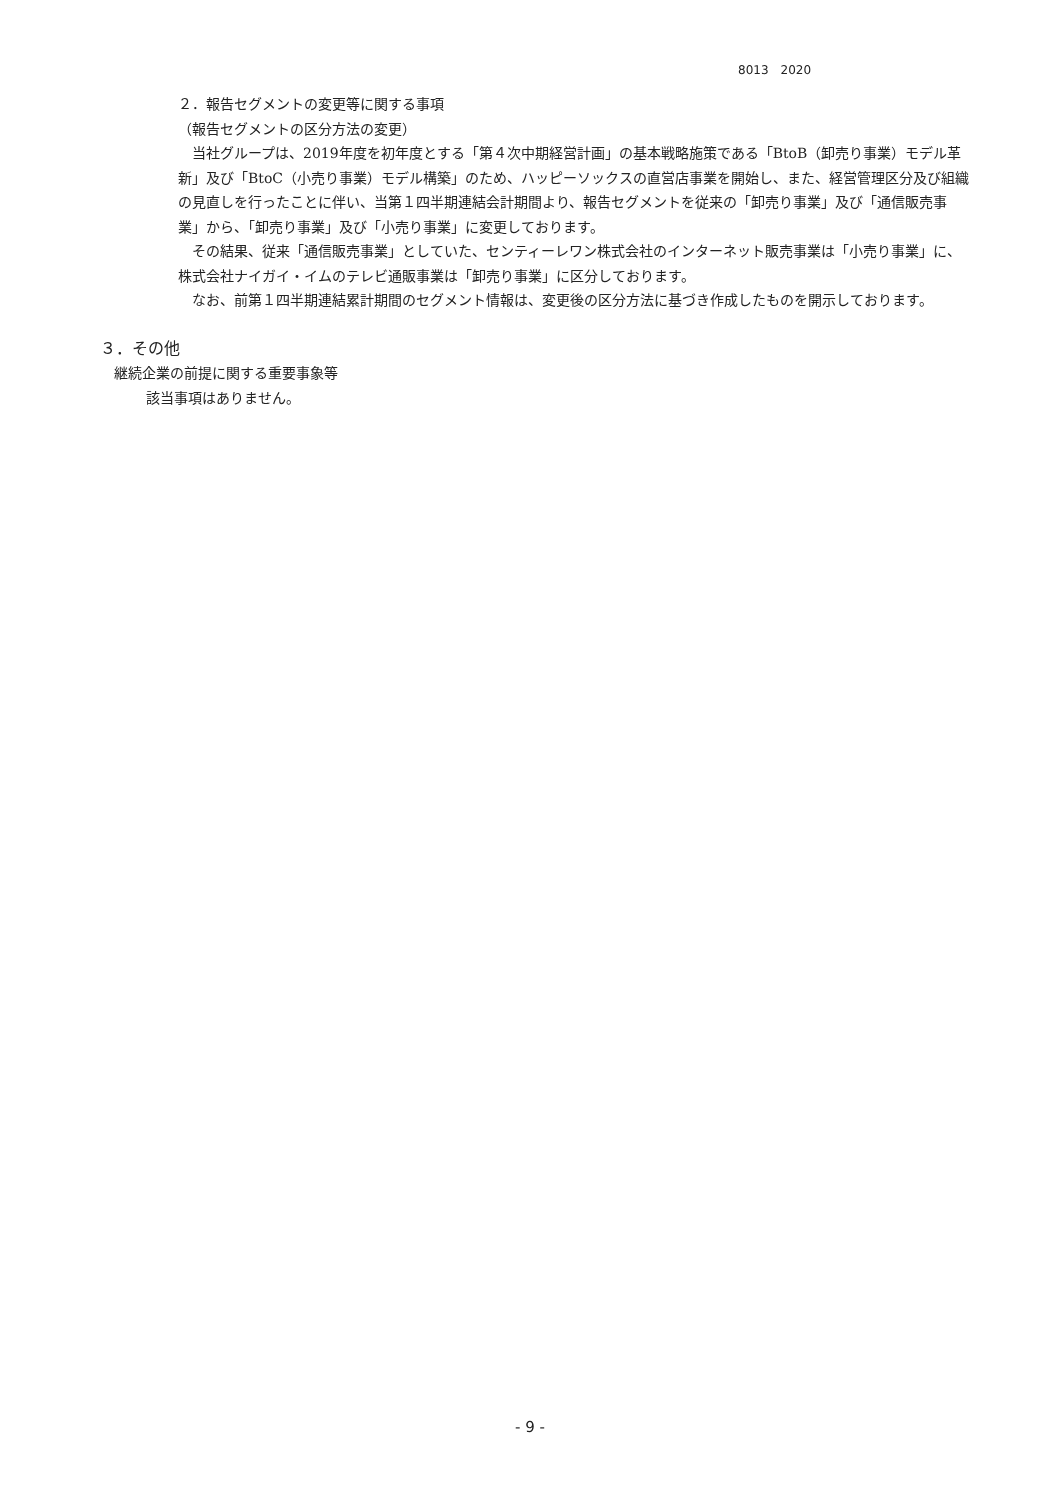8013　2020
２．報告セグメントの変更等に関する事項
（報告セグメントの区分方法の変更）
当社グループは、2019年度を初年度とする「第４次中期経営計画」の基本戦略施策である「BtoB（卸売り事業）モデル革新」及び「BtoC（小売り事業）モデル構築」のため、ハッピーソックスの直営店事業を開始し、また、経営管理区分及び組織の見直しを行ったことに伴い、当第１四半期連結会計期間より、報告セグメントを従来の「卸売り事業」及び「通信販売事業」から、「卸売り事業」及び「小売り事業」に変更しております。
その結果、従来「通信販売事業」としていた、センティーレワン株式会社のインターネット販売事業は「小売り事業」に、株式会社ナイガイ・イムのテレビ通販事業は「卸売り事業」に区分しております。
なお、前第１四半期連結累計期間のセグメント情報は、変更後の区分方法に基づき作成したものを開示しております。
３．その他
継続企業の前提に関する重要事象等
該当事項はありません。
- 9 -